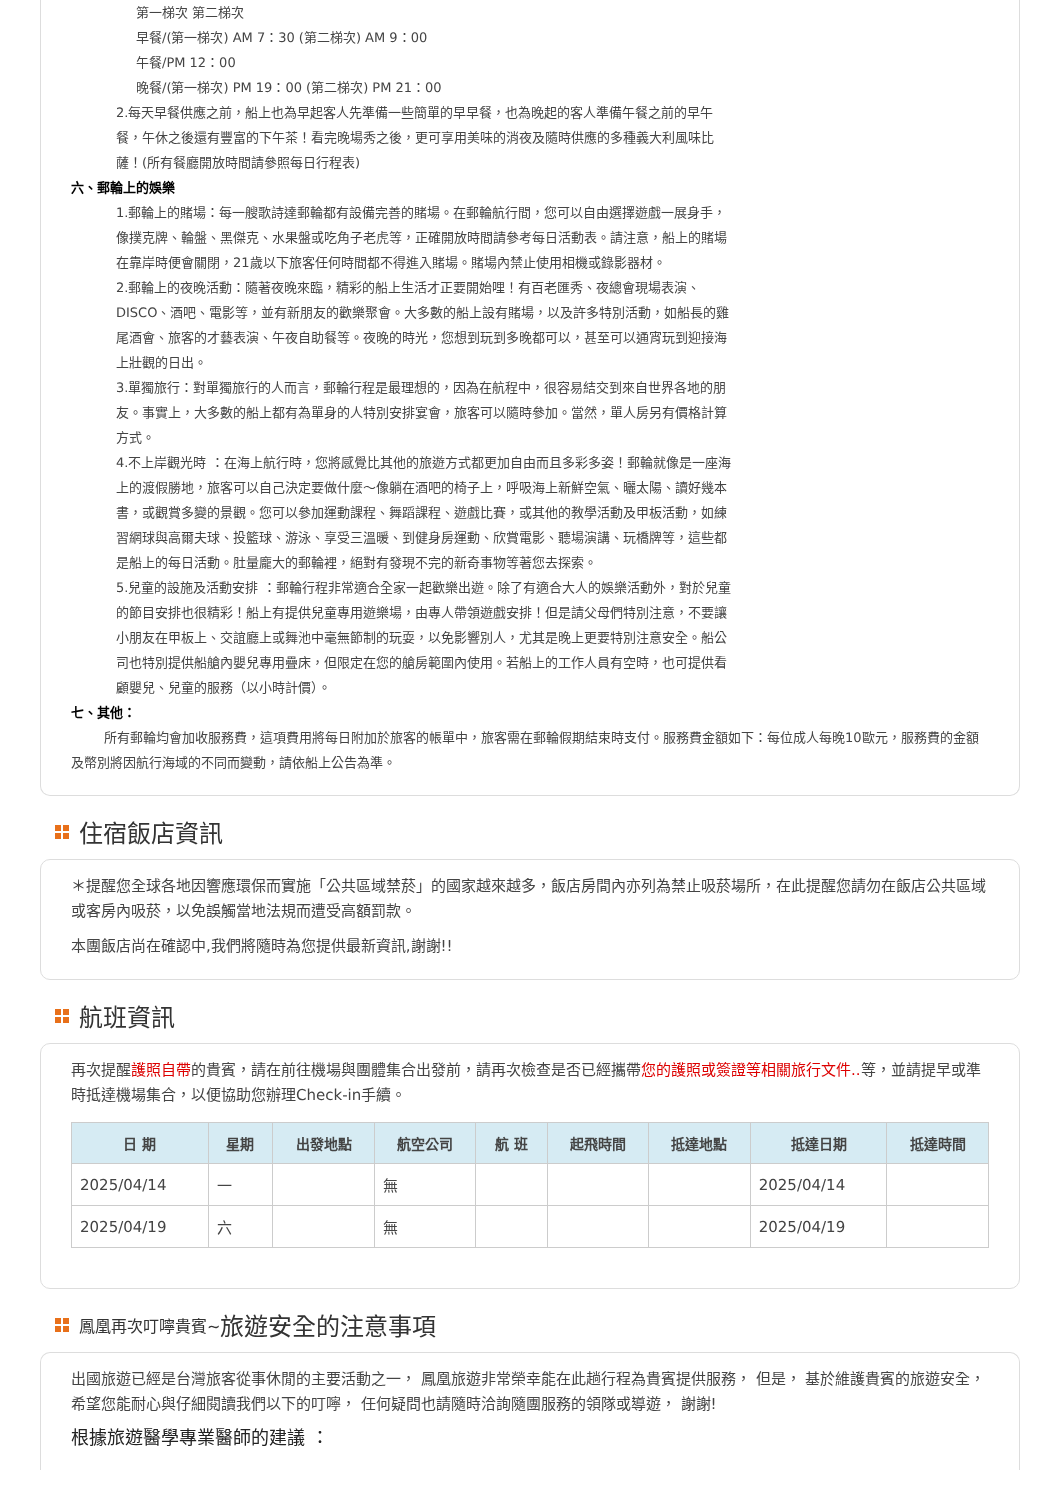第一梯次 第二梯次
早餐/(第一梯次) AM 7：30 (第二梯次) AM 9：00
午餐/PM 12：00
晚餐/(第一梯次) PM 19：00 (第二梯次) PM 21：00
2.每天早餐供應之前，船上也為早起客人先準備一些簡單的早早餐，也為晚起的客人準備午餐之前的早午餐，午休之後還有豐富的下午茶！看完晚場秀之後，更可享用美味的消夜及隨時供應的多種義大利風味比薩！(所有餐廳開放時間請參照每日行程表)
六、郵輪上的娛樂
1.郵輪上的賭場：每一艘歌詩達郵輪都有設備完善的賭場。在郵輪航行間，您可以自由選擇遊戲一展身手，像撲克牌、輪盤、黑傑克、水果盤或吃角子老虎等，正確開放時間請參考每日活動表。請注意，船上的賭場在靠岸時便會關閉，21歲以下旅客任何時間都不得進入賭場。賭場內禁止使用相機或錄影器材。
2.郵輪上的夜晚活動：隨著夜晚來臨，精彩的船上生活才正要開始哩！有百老匯秀、夜總會現場表演、DISCO、酒吧、電影等，並有新朋友的歡樂聚會。大多數的船上設有賭場，以及許多特別活動，如船長的雞尾酒會、旅客的才藝表演、午夜自助餐等。夜晚的時光，您想到玩到多晚都可以，甚至可以通宵玩到迎接海上壯觀的日出。
3.單獨旅行：對單獨旅行的人而言，郵輪行程是最理想的，因為在航程中，很容易結交到來自世界各地的朋友。事實上，大多數的船上都有為單身的人特別安排宴會，旅客可以隨時參加。當然，單人房另有價格計算方式。
4.不上岸觀光時 ：在海上航行時，您將感覺比其他的旅遊方式都更加自由而且多彩多姿！郵輪就像是一座海上的渡假勝地，旅客可以自己決定要做什麼～像躺在酒吧的椅子上，呼吸海上新鮮空氣、曬太陽、讀好幾本書，或觀賞多變的景觀。您可以參加運動課程、舞蹈課程、遊戲比賽，或其他的教學活動及甲板活動，如練習網球與高爾夫球、投籃球、游泳、享受三溫暖、到健身房運動、欣賞電影、聽場演講、玩橋牌等，這些都是船上的每日活動。肚量龐大的郵輪裡，絕對有發現不完的新奇事物等著您去探索。
5.兒童的設施及活動安排 ：郵輪行程非常適合全家一起歡樂出遊。除了有適合大人的娛樂活動外，對於兒童的節目安排也很精彩！船上有提供兒童專用遊樂場，由專人帶領遊戲安排！但是請父母們特別注意，不要讓小朋友在甲板上、交誼廳上或舞池中毫無節制的玩耍，以免影響別人，尤其是晚上更要特別注意安全。船公司也特別提供船艙內嬰兒專用疊床，但限定在您的艙房範圍內使用。若船上的工作人員有空時，也可提供看顧嬰兒、兒童的服務（以小時計價）。
七、其他：
所有郵輪均會加收服務費，這項費用將每日附加於旅客的帳單中，旅客需在郵輪假期結束時支付。服務費金額如下：每位成人每晚10歐元，服務費的金額及幣別將因航行海域的不同而變動，請依船上公告為準。
住宿飯店資訊
＊提醒您全球各地因響應環保而實施「公共區域禁菸」的國家越來越多，飯店房間內亦列為禁止吸菸場所，在此提醒您請勿在飯店公共區域或客房內吸菸，以免誤觸當地法規而遭受高額罰款。
本團飯店尚在確認中,我們將隨時為您提供最新資訊,謝謝!!
航班資訊
再次提醒護照自帶的貴賓，請在前往機場與團體集合出發前，請再次檢查是否已經攜帶您的護照或簽證等相關旅行文件.. 等，並請提早或準時抵達機場集合，以便協助您辦理Check-in手續。
| 日 期 | 星期 | 出發地點 | 航空公司 | 航 班 | 起飛時間 | 抵達地點 | 抵達日期 | 抵達時間 |
| --- | --- | --- | --- | --- | --- | --- | --- | --- |
| 2025/04/14 | 一 | | 無 | | | | 2025/04/14 | |
| 2025/04/19 | 六 | | 無 | | | | 2025/04/19 | |
鳳凰再次叮嚀貴賓~ 旅遊安全的注意事項
出國旅遊已經是台灣旅客從事休閒的主要活動之一， 鳳凰旅遊非常榮幸能在此趟行程為貴賓提供服務， 但是， 基於維護貴賓的旅遊安全， 希望您能耐心與仔細閱讀我們以下的叮嚀， 任何疑問也請隨時洽詢隨團服務的領隊或導遊， 謝謝!
根據旅遊醫學專業醫師的建議 ：